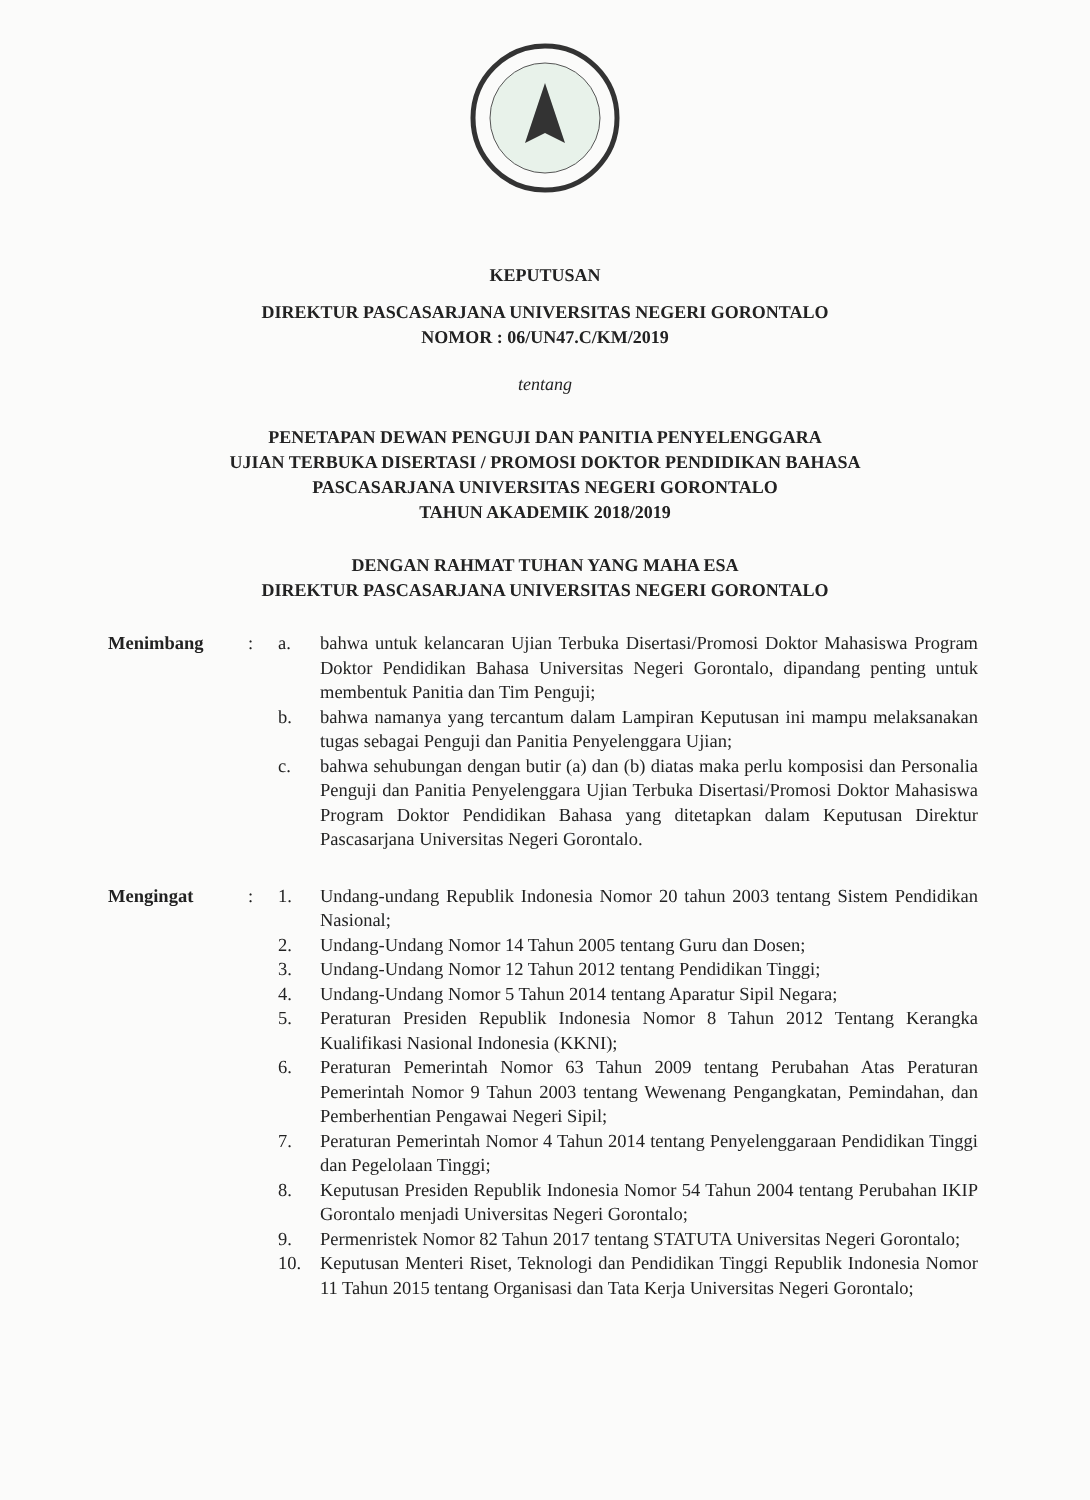KEPUTUSAN
DIREKTUR PASCASARJANA UNIVERSITAS NEGERI GORONTALO
NOMOR : 06/UN47.C/KM/2019
tentang
PENETAPAN DEWAN PENGUJI DAN PANITIA PENYELENGGARA
UJIAN TERBUKA DISERTASI / PROMOSI DOKTOR PENDIDIKAN BAHASA
PASCASARJANA UNIVERSITAS NEGERI GORONTALO
TAHUN AKADEMIK 2018/2019
DENGAN RAHMAT TUHAN YANG MAHA ESA
DIREKTUR PASCASARJANA UNIVERSITAS NEGERI GORONTALO
Menimbang : a. bahwa untuk kelancaran Ujian Terbuka Disertasi/Promosi Doktor Mahasiswa Program Doktor Pendidikan Bahasa Universitas Negeri Gorontalo, dipandang penting untuk membentuk Panitia dan Tim Penguji;
b. bahwa namanya yang tercantum dalam Lampiran Keputusan ini mampu melaksanakan tugas sebagai Penguji dan Panitia Penyelenggara Ujian;
c. bahwa sehubungan dengan butir (a) dan (b) diatas maka perlu komposisi dan Personalia Penguji dan Panitia Penyelenggara Ujian Terbuka Disertasi/Promosi Doktor Mahasiswa Program Doktor Pendidikan Bahasa yang ditetapkan dalam Keputusan Direktur Pascasarjana Universitas Negeri Gorontalo.
Mengingat : 1. Undang-undang Republik Indonesia Nomor 20 tahun 2003 tentang Sistem Pendidikan Nasional;
2. Undang-Undang Nomor 14 Tahun 2005 tentang Guru dan Dosen;
3. Undang-Undang Nomor 12 Tahun 2012 tentang Pendidikan Tinggi;
4. Undang-Undang Nomor 5 Tahun 2014 tentang Aparatur Sipil Negara;
5. Peraturan Presiden Republik Indonesia Nomor 8 Tahun 2012 Tentang Kerangka Kualifikasi Nasional Indonesia (KKNI);
6. Peraturan Pemerintah Nomor 63 Tahun 2009 tentang Perubahan Atas Peraturan Pemerintah Nomor 9 Tahun 2003 tentang Wewenang Pengangkatan, Pemindahan, dan Pemberhentian Pengawai Negeri Sipil;
7. Peraturan Pemerintah Nomor 4 Tahun 2014 tentang Penyelenggaraan Pendidikan Tinggi dan Pegelolaan Tinggi;
8. Keputusan Presiden Republik Indonesia Nomor 54 Tahun 2004 tentang Perubahan IKIP Gorontalo menjadi Universitas Negeri Gorontalo;
9. Permenristek Nomor 82 Tahun 2017 tentang STATUTA Universitas Negeri Gorontalo;
10. Keputusan Menteri Riset, Teknologi dan Pendidikan Tinggi Republik Indonesia Nomor 11 Tahun 2015 tentang Organisasi dan Tata Kerja Universitas Negeri Gorontalo;